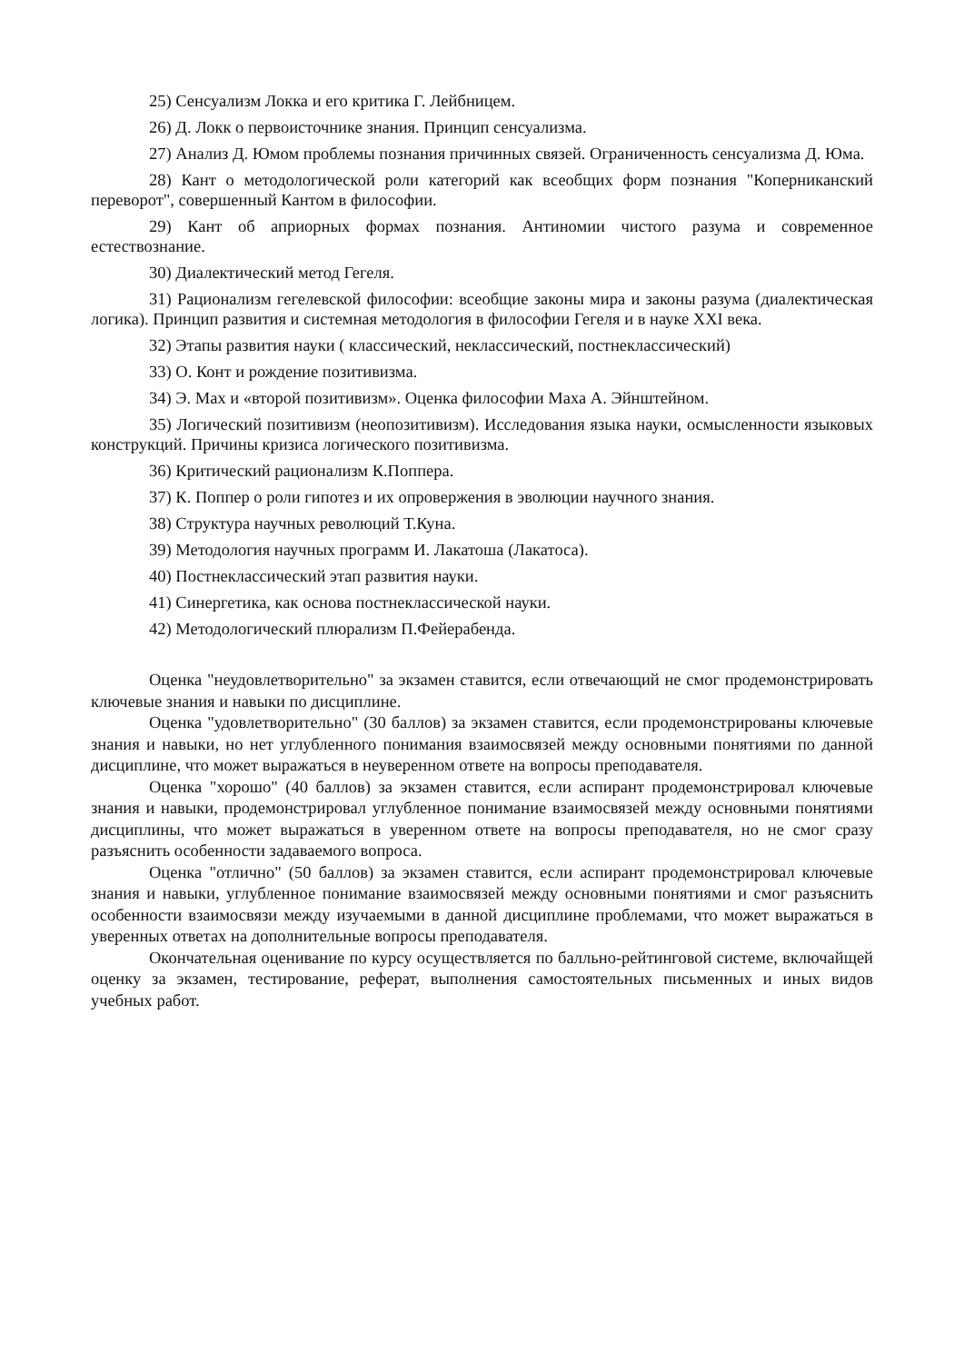25) Сенсуализм Локка и его критика Г. Лейбницем.
26) Д. Локк о первоисточнике знания. Принцип сенсуализма.
27) Анализ Д. Юмом проблемы познания причинных связей. Ограниченность сенсуализма Д. Юма.
28) Кант о методологической роли категорий как всеобщих форм познания "Коперниканский переворот", совершенный Кантом в философии.
29) Кант об априорных формах познания. Антиномии чистого разума и современное естествознание.
30) Диалектический метод Гегеля.
31) Рационализм гегелевской философии: всеобщие законы мира и законы разума (диалектическая логика). Принцип развития и системная методология в философии Гегеля и в науке XXI века.
32) Этапы развития науки ( классический, неклассический, постнеклассический)
33) О. Конт и рождение позитивизма.
34) Э. Мах и «второй позитивизм». Оценка философии Маха А. Эйнштейном.
35) Логический позитивизм (неопозитивизм). Исследования языка науки, осмысленности языковых конструкций. Причины кризиса логического позитивизма.
36) Критический рационализм К.Поппера.
37) К. Поппер о роли гипотез и их опровержения в эволюции научного знания.
38) Структура научных революций Т.Куна.
39) Методология научных программ И. Лакатоша (Лакатоса).
40) Постнеклассический этап развития науки.
41) Синергетика, как основа постнеклассической науки.
42) Методологический плюрализм П.Фейерабенда.
Оценка "неудовлетворительно" за экзамен ставится, если отвечающий не смог продемонстрировать ключевые знания и навыки по дисциплине.
Оценка "удовлетворительно" (30 баллов) за экзамен ставится, если продемонстрированы ключевые знания и навыки, но нет углубленного понимания взаимосвязей между основными понятиями по данной дисциплине, что может выражаться в неуверенном ответе на вопросы преподавателя.
Оценка "хорошо" (40 баллов) за экзамен ставится, если аспирант продемонстрировал ключевые знания и навыки, продемонстрировал углубленное понимание взаимосвязей между основными понятиями дисциплины, что может выражаться в уверенном ответе на вопросы преподавателя, но не смог сразу разъяснить особенности задаваемого вопроса.
Оценка "отлично" (50 баллов) за экзамен ставится, если аспирант продемонстрировал ключевые знания и навыки, углубленное понимание взаимосвязей между основными понятиями и смог разъяснить особенности взаимосвязи между изучаемыми в данной дисциплине проблемами, что может выражаться в уверенных ответах на дополнительные вопросы преподавателя.
Окончательная оценивание по курсу осуществляется по балльно-рейтинговой системе, включайщей оценку за экзамен, тестирование, реферат, выполнения самостоятельных письменных и иных видов учебных работ.